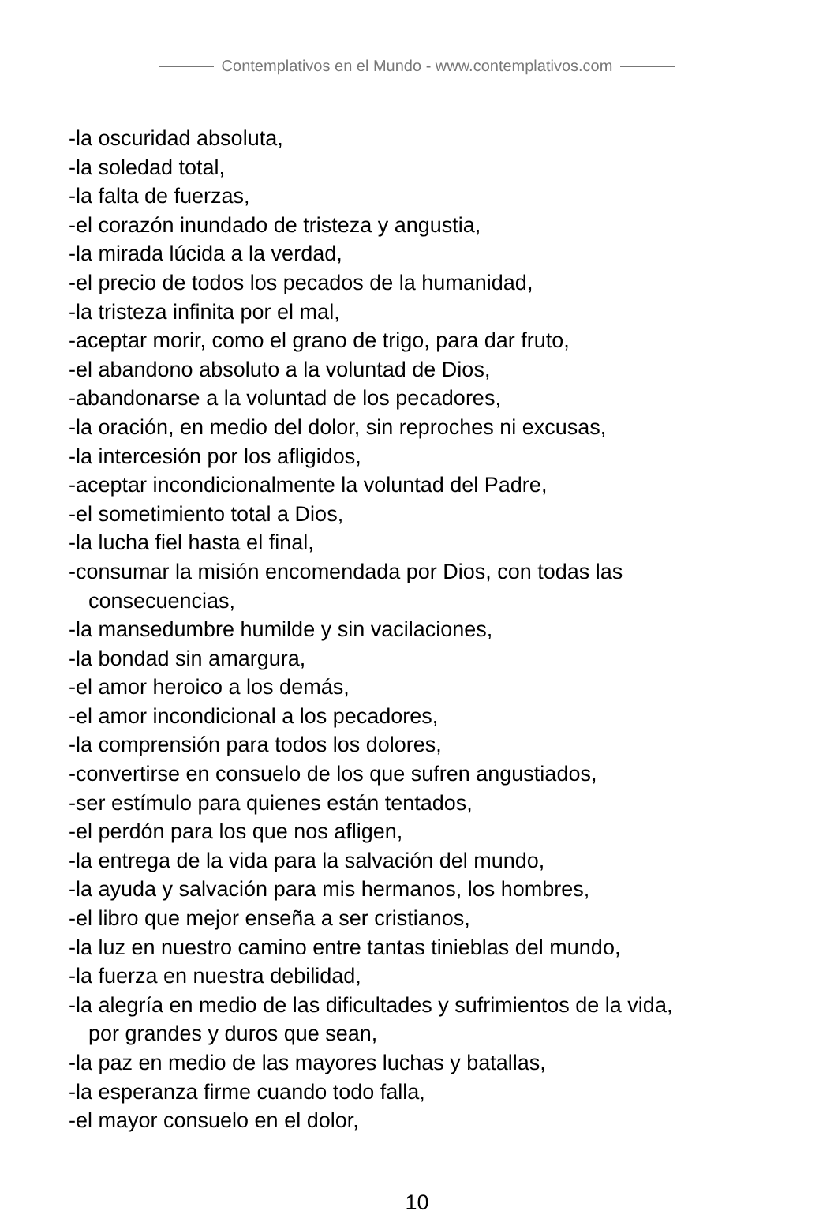Contemplativos en el Mundo - www.contemplativos.com
-la oscuridad absoluta,
-la soledad total,
-la falta de fuerzas,
-el corazón inundado de tristeza y angustia,
-la mirada lúcida a la verdad,
-el precio de todos los pecados de la humanidad,
-la tristeza infinita por el mal,
-aceptar morir, como el grano de trigo, para dar fruto,
-el abandono absoluto a la voluntad de Dios,
-abandonarse a la voluntad de los pecadores,
-la oración, en medio del dolor, sin reproches ni excusas,
-la intercesión por los afligidos,
-aceptar incondicionalmente la voluntad del Padre,
-el sometimiento total a Dios,
-la lucha fiel hasta el final,
-consumar la misión encomendada por Dios, con todas las
consecuencias,
-la mansedumbre humilde y sin vacilaciones,
-la bondad sin amargura,
-el amor heroico a los demás,
-el amor incondicional a los pecadores,
-la comprensión para todos los dolores,
-convertirse en consuelo de los que sufren angustiados,
-ser estímulo para quienes están tentados,
-el perdón para los que nos afligen,
-la entrega de la vida para la salvación del mundo,
-la ayuda y salvación para mis hermanos, los hombres,
-el libro que mejor enseña a ser cristianos,
-la luz en nuestro camino entre tantas tinieblas del mundo,
-la fuerza en nuestra debilidad,
-la alegría en medio de las dificultades y sufrimientos de la vida,
por grandes y duros que sean,
-la paz en medio de las mayores luchas y batallas,
-la esperanza firme cuando todo falla,
-el mayor consuelo en el dolor,
10